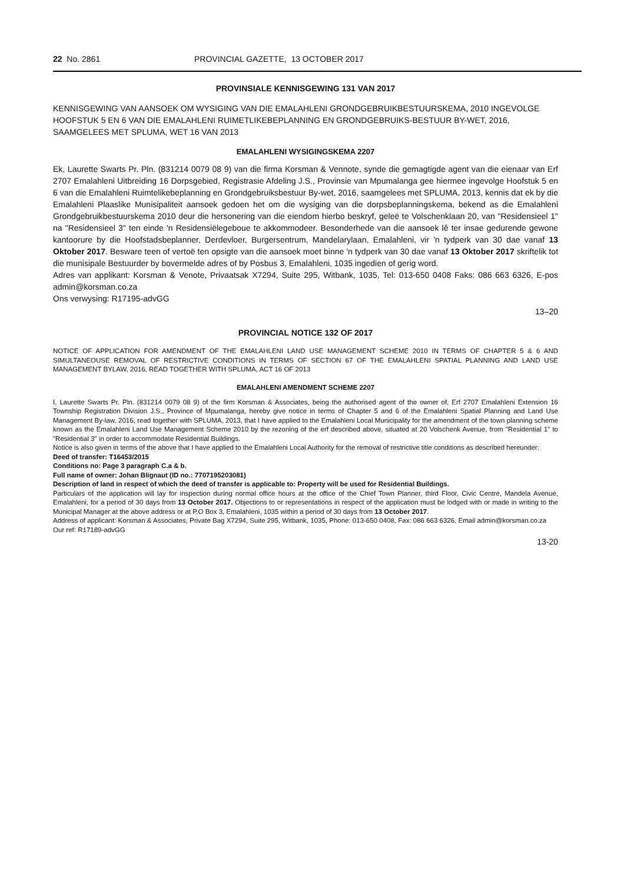22 No. 2861 PROVINCIAL GAZETTE, 13 OCTOBER 2017
PROVINSIALE KENNISGEWING 131 VAN 2017
KENNISGEWING VAN AANSOEK OM WYSIGING VAN DIE EMALAHLENI GRONDGEBRUIKBESTUURSKEMA, 2010 INGEVOLGE HOOFSTUK 5 EN 6 VAN DIE EMALAHLENI RUIMETLIKEBEPLANNING EN GRONDGEBRUIKS-BESTUUR BY-WET, 2016, SAAMGELEES MET SPLUMA, WET 16 VAN 2013
EMALAHLENI WYSIGINGSKEMA 2207
Ek, Laurette Swarts Pr. Pln. (831214 0079 08 9) van die firma Korsman & Vennote, synde die gemagtigde agent van die eienaar van Erf 2707 Emalahleni Uitbreiding 16 Dorpsgebied, Registrasie Afdeling J.S., Provinsie van Mpumalanga gee hiermee ingevolge Hoofstuk 5 en 6 van die Emalahleni Ruimtelikebeplanning en Grondgebruiksbestuur By-wet, 2016, saamgelees met SPLUMA, 2013, kennis dat ek by die Emalahleni Plaaslike Munisipaliteit aansoek gedoen het om die wysiging van die dorpsbeplanningskema, bekend as die Emalahleni Grondgebruikbestuurskema 2010 deur die hersonering van die eiendom hierbo beskryf, geleë te Volschenklaan 20, van "Residensieel 1" na "Residensieel 3" ten einde 'n Residensiëlegeboue te akkommodeer. Besonderhede van die aansoek lê ter insae gedurende gewone kantoorure by die Hoofstadsbeplanner, Derdevloer, Burgersentrum, Mandelarylaan, Emalahleni, vir 'n tydperk van 30 dae vanaf 13 Oktober 2017. Besware teen of vertoë ten opsigte van die aansoek moet binne 'n tydperk van 30 dae vanaf 13 Oktober 2017 skriftelik tot die munisipale Bestuurder by bovermelde adres of by Posbus 3, Emalahleni, 1035 ingedien of gerig word.
Adres van applikant: Korsman & Venote, Privaatsak X7294, Suite 295, Witbank, 1035, Tel: 013-650 0408 Faks: 086 663 6326, E-pos admin@korsman.co.za
Ons verwysing: R17195-advGG
13–20
PROVINCIAL NOTICE 132 OF 2017
NOTICE OF APPLICATION FOR AMENDMENT OF THE EMALAHLENI LAND USE MANAGEMENT SCHEME 2010 IN TERMS OF CHAPTER 5 & 6 AND SIMULTANEOUSE REMOVAL OF RESTRICTIVE CONDITIONS IN TERMS OF SECTION 67 OF THE EMALAHLENI SPATIAL PLANNING AND LAND USE MANAGEMENT BYLAW, 2016, READ TOGETHER WITH SPLUMA, ACT 16 OF 2013
EMALAHLENI AMENDMENT SCHEME 2207
I, Laurette Swarts Pr. Pln. (831214 0079 08 9) of the firm Korsman & Associates, being the authorised agent of the owner of, Erf 2707 Emalahleni Extension 16 Township Registration Division J.S., Province of Mpumalanga, hereby give notice in terms of Chapter 5 and 6 of the Emalahleni Spatial Planning and Land Use Management By-law, 2016, read together with SPLUMA, 2013, that I have applied to the Emalahleni Local Municipality for the amendment of the town planning scheme known as the Emalahleni Land Use Management Scheme 2010 by the rezoning of the erf described above, situated at 20 Volschenk Avenue, from "Residential 1" to "Residential 3" in order to accommodate Residential Buildings.
Notice is also given in terms of the above that I have applied to the Emalahleni Local Authority for the removal of restrictive title conditions as described hereunder:
Deed of transfer: T16453/2015
Conditions no: Page 3 paragraph C.a & b.
Full name of owner: Johan Blignaut (ID no.: 7707195203081)
Description of land in respect of which the deed of transfer is applicable to: Property will be used for Residential Buildings.
Particulars of the application will lay for inspection during normal office hours at the office of the Chief Town Planner, third Floor, Civic Centre, Mandela Avenue, Emalahleni, for a period of 30 days from 13 October 2017. Objections to or representations in respect of the application must be lodged with or made in writing to the Municipal Manager at the above address or at P.O Box 3, Emalahleni, 1035 within a period of 30 days from 13 October 2017.
Address of applicant: Korsman & Associates, Private Bag X7294, Suite 295, Witbank, 1035, Phone: 013-650 0408, Fax: 086 663 6326, Email admin@korsman.co.za
Our ref: R17189-advGG
13-20